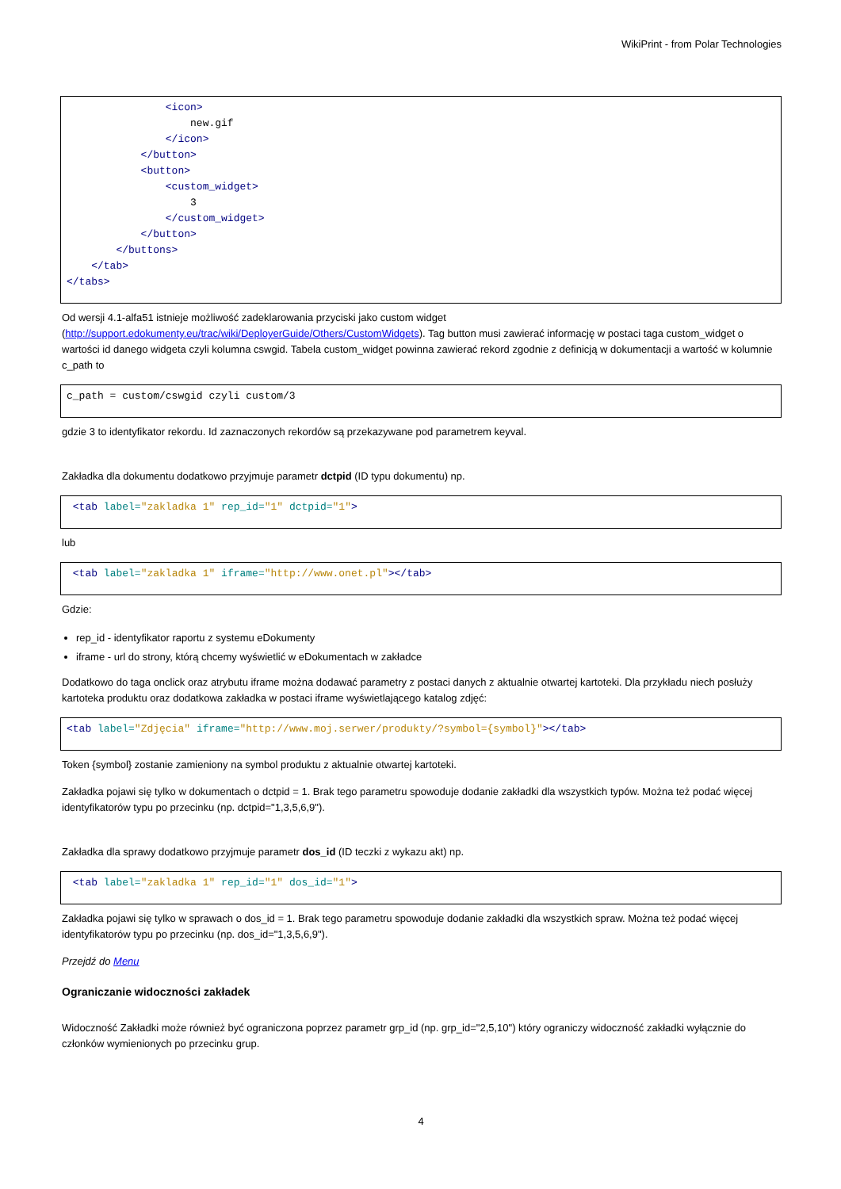WikiPrint - from Polar Technologies
                <icon>
                    new.gif
                </icon>
            </button>
            <button>
                <custom_widget>
                    3
                </custom_widget>
            </button>
        </buttons>
    </tab>
</tabs>
Od wersji 4.1-alfa51 istnieje możliwość zadeklarowania przyciski jako custom widget (http://support.edokumenty.eu/trac/wiki/DeployerGuide/Others/CustomWidgets). Tag button musi zawierać informację w postaci taga custom_widget o wartości id danego widgeta czyli kolumna cswgid. Tabela custom_widget powinna zawierać rekord zgodnie z definicją w dokumentacji a wartość w kolumnie c_path to
c_path = custom/cswgid czyli custom/3
gdzie 3 to identyfikator rekordu. Id zaznaczonych rekordów są przekazywane pod parametrem keyval.
Zakładka dla dokumentu dodatkowo przyjmuje parametr dctpid (ID typu dokumentu) np.
 <tab label="zakladka 1" rep_id="1" dctpid="1">
lub
 <tab label="zakladka 1" iframe="http://www.onet.pl"></tab>
Gdzie:
rep_id - identyfikator raportu z systemu eDokumenty
iframe - url do strony, którą chcemy wyświetlić w eDokumentach w zakładce
Dodatkowo do taga onclick oraz atrybutu iframe można dodawać parametry z postaci danych z aktualnie otwartej kartoteki. Dla przykładu niech posłuży kartoteka produktu oraz dodatkowa zakładka w postaci iframe wyświetlającego katalog zdjęć:
<tab label="Zdjęcia" iframe="http://www.moj.serwer/produkty/?symbol={symbol}"></tab>
Token {symbol} zostanie zamieniony na symbol produktu z aktualnie otwartej kartoteki.
Zakładka pojawi się tylko w dokumentach o dctpid = 1. Brak tego parametru spowoduje dodanie zakładki dla wszystkich typów. Można też podać więcej identyfikatorów typu po przecinku (np. dctpid="1,3,5,6,9").
Zakładka dla sprawy dodatkowo przyjmuje parametr dos_id (ID teczki z wykazu akt) np.
 <tab label="zakladka 1" rep_id="1" dos_id="1">
Zakładka pojawi się tylko w sprawach o dos_id = 1. Brak tego parametru spowoduje dodanie zakładki dla wszystkich spraw. Można też podać więcej identyfikatorów typu po przecinku (np. dos_id="1,3,5,6,9").
Przejdź do Menu
Ograniczanie widoczności zakładek
Widoczność Zakładki może również być ograniczona poprzez parametr grp_id (np. grp_id="2,5,10") który ograniczy widoczność zakładki wyłącznie do członków wymienionych po przecinku grup.
4